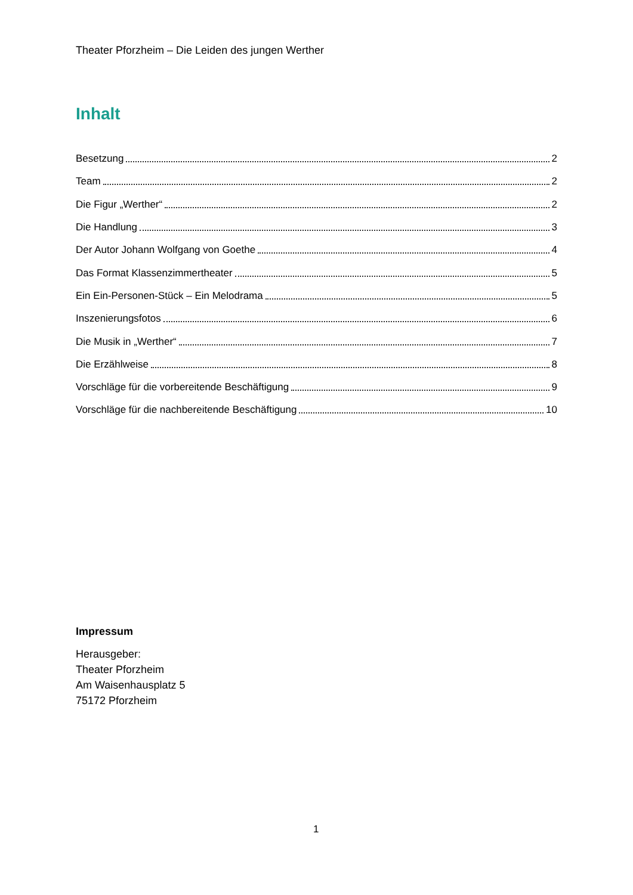Theater Pforzheim – Die Leiden des jungen Werther
Inhalt
Besetzung 2
Team 2
Die Figur „Werther“ 2
Die Handlung 3
Der Autor Johann Wolfgang von Goethe 4
Das Format Klassenzimmertheater 5
Ein Ein-Personen-Stück – Ein Melodrama 5
Inszenierungsfotos 6
Die Musik in „Werther“ 7
Die Erzählweise 8
Vorschläge für die vorbereitende Beschäftigung 9
Vorschläge für die nachbereitende Beschäftigung 10
Impressum
Herausgeber:
Theater Pforzheim
Am Waisenhausplatz 5
75172 Pforzheim
1